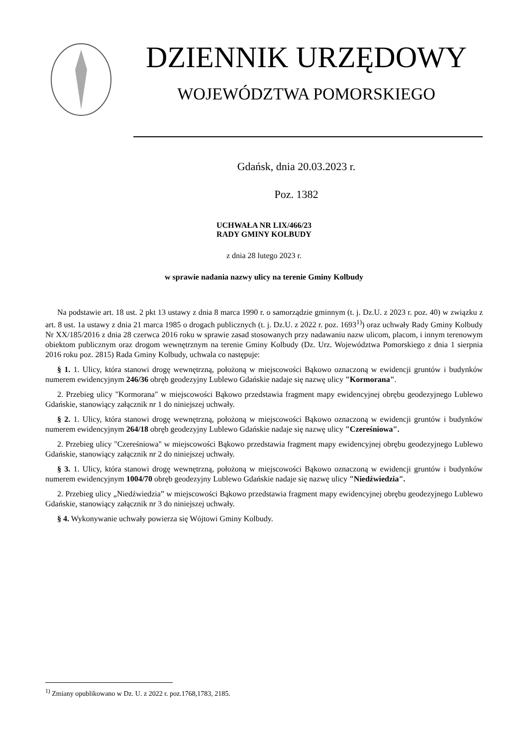DZIENNIK URZĘDOWY
WOJEWÓDZTWA POMORSKIEGO
Gdańsk, dnia 20.03.2023 r.
Poz. 1382
UCHWAŁA NR LIX/466/23
RADY GMINY KOLBUDY
z dnia 28 lutego 2023 r.
w sprawie nadania nazwy ulicy na terenie Gminy Kolbudy
Na podstawie art. 18 ust. 2 pkt 13 ustawy z dnia 8 marca 1990 r. o samorządzie gminnym (t. j. Dz.U. z 2023 r. poz. 40) w związku z art. 8 ust. 1a ustawy z dnia 21 marca 1985 o drogach publicznych (t. j. Dz.U. z 2022 r. poz. 1693<sup>1)</sup>) oraz uchwały Rady Gminy Kolbudy Nr XX/185/2016 z dnia 28 czerwca 2016 roku w sprawie zasad stosowanych przy nadawaniu nazw ulicom, placom, i innym terenowym obiektom publicznym oraz drogom wewnętrznym na terenie Gminy Kolbudy (Dz. Urz. Województwa Pomorskiego z dnia 1 sierpnia 2016 roku poz. 2815) Rada Gminy Kolbudy, uchwala co następuje:
§ 1. 1. Ulicy, która stanowi drogę wewnętrzną, położoną w miejscowości Bąkowo oznaczoną w ewidencji gruntów i budynków numerem ewidencyjnym 246/36 obręb geodezyjny Lublewo Gdańskie nadaje się nazwę ulicy "Kormorana".
2. Przebieg ulicy "Kormorana" w miejscowości Bąkowo przedstawia fragment mapy ewidencyjnej obrębu geodezyjnego Lublewo Gdańskie, stanowiący załącznik nr 1 do niniejszej uchwały.
§ 2. 1. Ulicy, która stanowi drogę wewnętrzną, położoną w miejscowości Bąkowo oznaczoną w ewidencji gruntów i budynków numerem ewidencyjnym 264/18 obręb geodezyjny Lublewo Gdańskie nadaje się nazwę ulicy "Czereśniowa".
2. Przebieg ulicy "Czereśniowa" w miejscowości Bąkowo przedstawia fragment mapy ewidencyjnej obrębu geodezyjnego Lublewo Gdańskie, stanowiący załącznik nr 2 do niniejszej uchwały.
§ 3. 1. Ulicy, która stanowi drogę wewnętrzną, położoną w miejscowości Bąkowo oznaczoną w ewidencji gruntów i budynków numerem ewidencyjnym 1004/70 obręb geodezyjny Lublewo Gdańskie nadaje się nazwę ulicy "Niedźwiedzia".
2. Przebieg ulicy „Niedźwiedzia” w miejscowości Bąkowo przedstawia fragment mapy ewidencyjnej obrębu geodezyjnego Lublewo Gdańskie, stanowiący załącznik nr 3 do niniejszej uchwały.
§ 4. Wykonywanie uchwały powierza się Wójtowi Gminy Kolbudy.
<sup>1)</sup> Zmiany opublikowano w Dz. U. z 2022 r. poz.1768,1783, 2185.